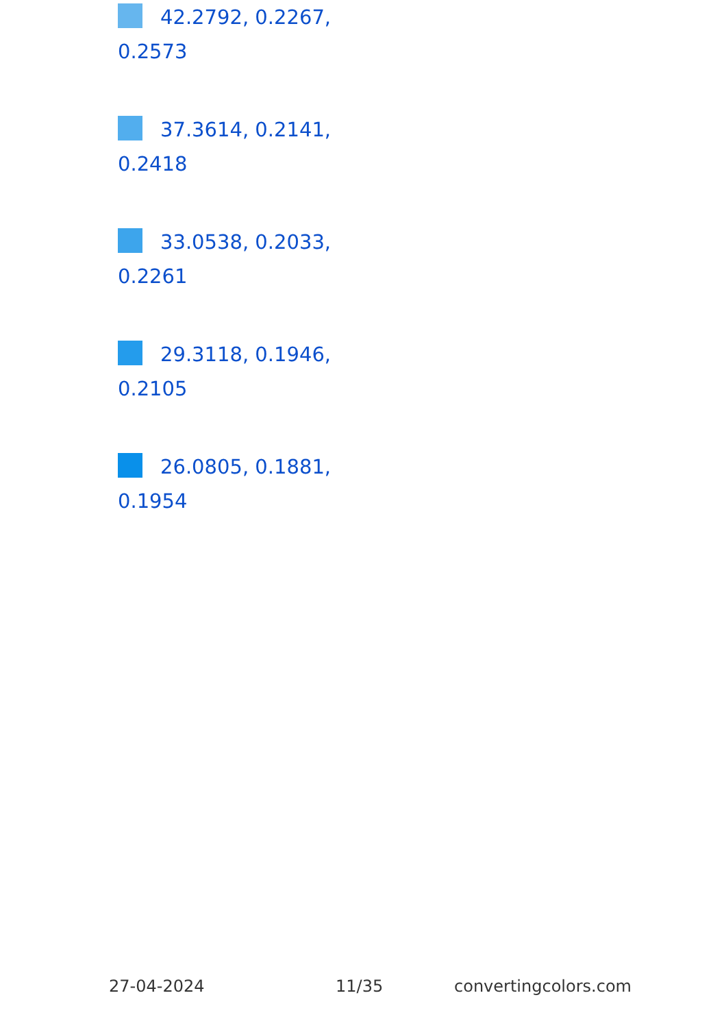42.2792, 0.2267, 0.2573
37.3614, 0.2141, 0.2418
33.0538, 0.2033, 0.2261
29.3118, 0.1946, 0.2105
26.0805, 0.1881, 0.1954
27-04-2024 11/35 convertingcolors.com